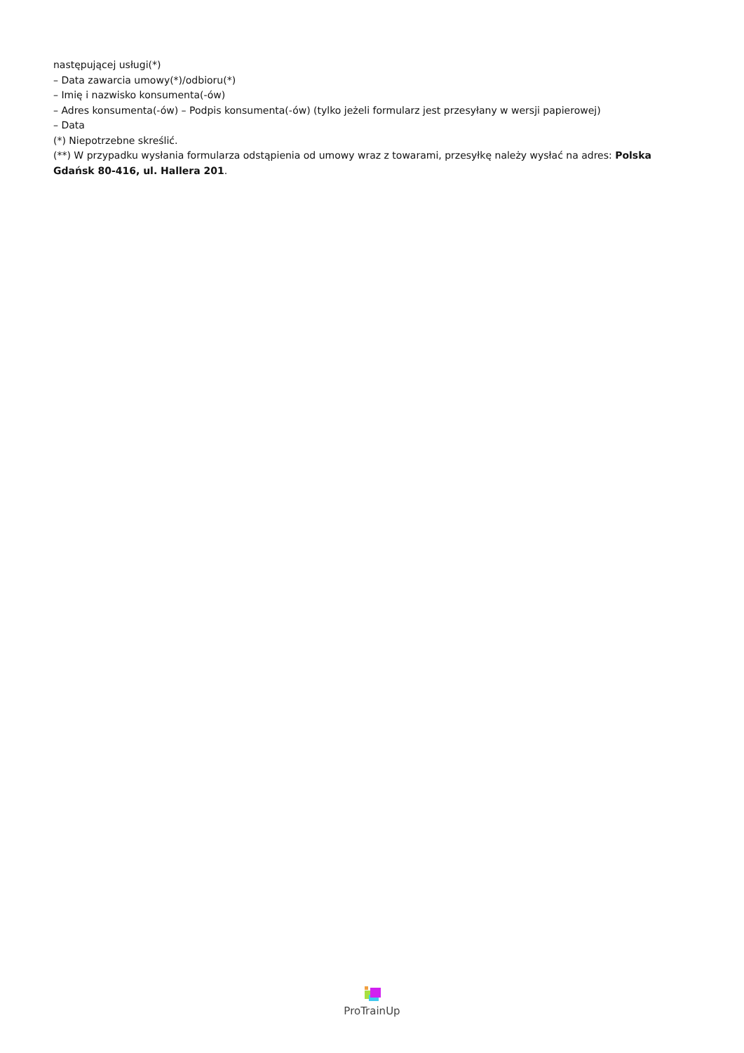następującej usługi(*)
– Data zawarcia umowy(*)/odbioru(*)
– Imię i nazwisko konsumenta(-ów)
– Adres konsumenta(-ów) – Podpis konsumenta(-ów) (tylko jeżeli formularz jest przesyłany w wersji papierowej)
– Data
(*) Niepotrzebne skreślić.
(**) W przypadku wysłania formularza odstąpienia od umowy wraz z towarami, przesyłkę należy wysłać na adres: Polska Gdańsk 80-416, ul. Hallera 201.
ProTrainUp